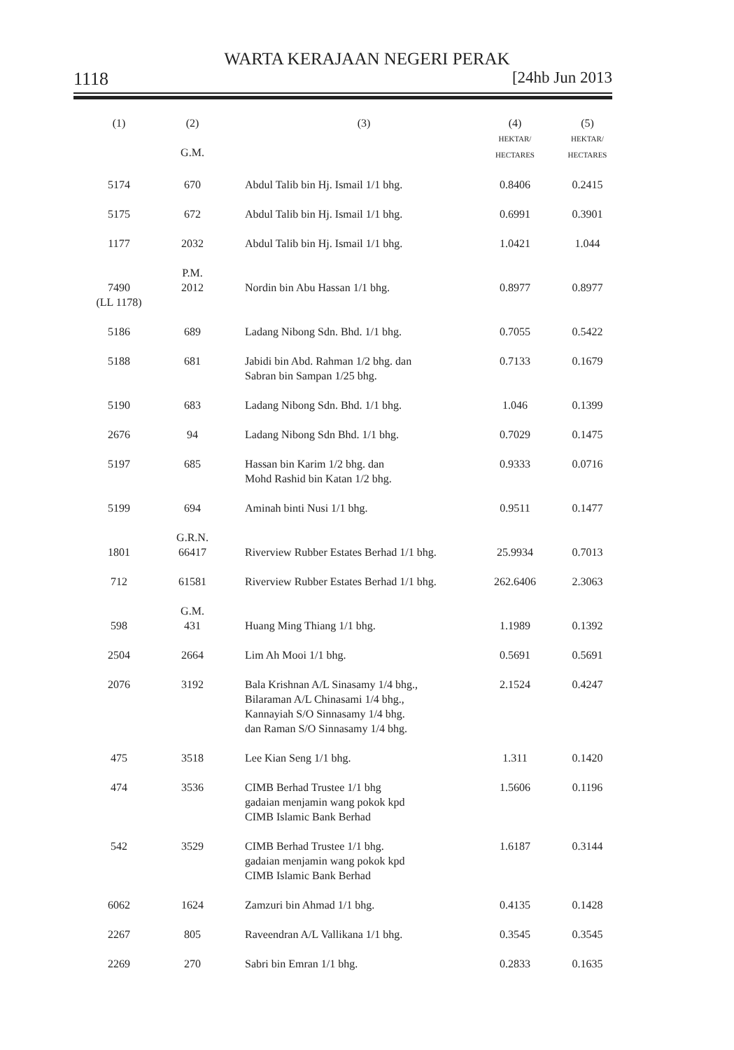WARTA KERAJAAN NEGERI PERAK
1118 [24hb Jun 2013
| (1) | (2) G.M. | (3) | (4) HEKTAR/ HECTARES | (5) HEKTAR/ HECTARES |
| 5174 | 670 | Abdul Talib bin Hj. Ismail 1/1 bhg. | 0.8406 | 0.2415 |
| 5175 | 672 | Abdul Talib bin Hj. Ismail 1/1 bhg. | 0.6991 | 0.3901 |
| 1177 | 2032 | Abdul Talib bin Hj. Ismail 1/1 bhg. | 1.0421 | 1.044 |
| 7490 (LL 1178) | P.M. 2012 | Nordin bin Abu Hassan 1/1 bhg. | 0.8977 | 0.8977 |
| 5186 | 689 | Ladang Nibong Sdn. Bhd. 1/1 bhg. | 0.7055 | 0.5422 |
| 5188 | 681 | Jabidi bin Abd. Rahman 1/2 bhg. dan Sabran bin Sampan 1/25 bhg. | 0.7133 | 0.1679 |
| 5190 | 683 | Ladang Nibong Sdn. Bhd. 1/1 bhg. | 1.046 | 0.1399 |
| 2676 | 94 | Ladang Nibong Sdn Bhd. 1/1 bhg. | 0.7029 | 0.1475 |
| 5197 | 685 | Hassan bin Karim 1/2 bhg. dan Mohd Rashid bin Katan 1/2 bhg. | 0.9333 | 0.0716 |
| 5199 | 694 | Aminah binti Nusi 1/1 bhg. | 0.9511 | 0.1477 |
| 1801 | G.R.N. 66417 | Riverview Rubber Estates Berhad 1/1 bhg. | 25.9934 | 0.7013 |
| 712 | 61581 | Riverview Rubber Estates Berhad 1/1 bhg. | 262.6406 | 2.3063 |
| 598 | G.M. 431 | Huang Ming Thiang 1/1 bhg. | 1.1989 | 0.1392 |
| 2504 | 2664 | Lim Ah Mooi 1/1 bhg. | 0.5691 | 0.5691 |
| 2076 | 3192 | Bala Krishnan A/L Sinasamy 1/4 bhg., Bilaraman A/L Chinasami 1/4 bhg., Kannayiah S/O Sinnasamy 1/4 bhg. dan Raman S/O Sinnasamy 1/4 bhg. | 2.1524 | 0.4247 |
| 475 | 3518 | Lee Kian Seng 1/1 bhg. | 1.311 | 0.1420 |
| 474 | 3536 | CIMB Berhad Trustee 1/1 bhg gadaian menjamin wang pokok kpd CIMB Islamic Bank Berhad | 1.5606 | 0.1196 |
| 542 | 3529 | CIMB Berhad Trustee 1/1 bhg. gadaian menjamin wang pokok kpd CIMB Islamic Bank Berhad | 1.6187 | 0.3144 |
| 6062 | 1624 | Zamzuri bin Ahmad 1/1 bhg. | 0.4135 | 0.1428 |
| 2267 | 805 | Raveendran A/L Vallikana 1/1 bhg. | 0.3545 | 0.3545 |
| 2269 | 270 | Sabri bin Emran 1/1 bhg. | 0.2833 | 0.1635 |